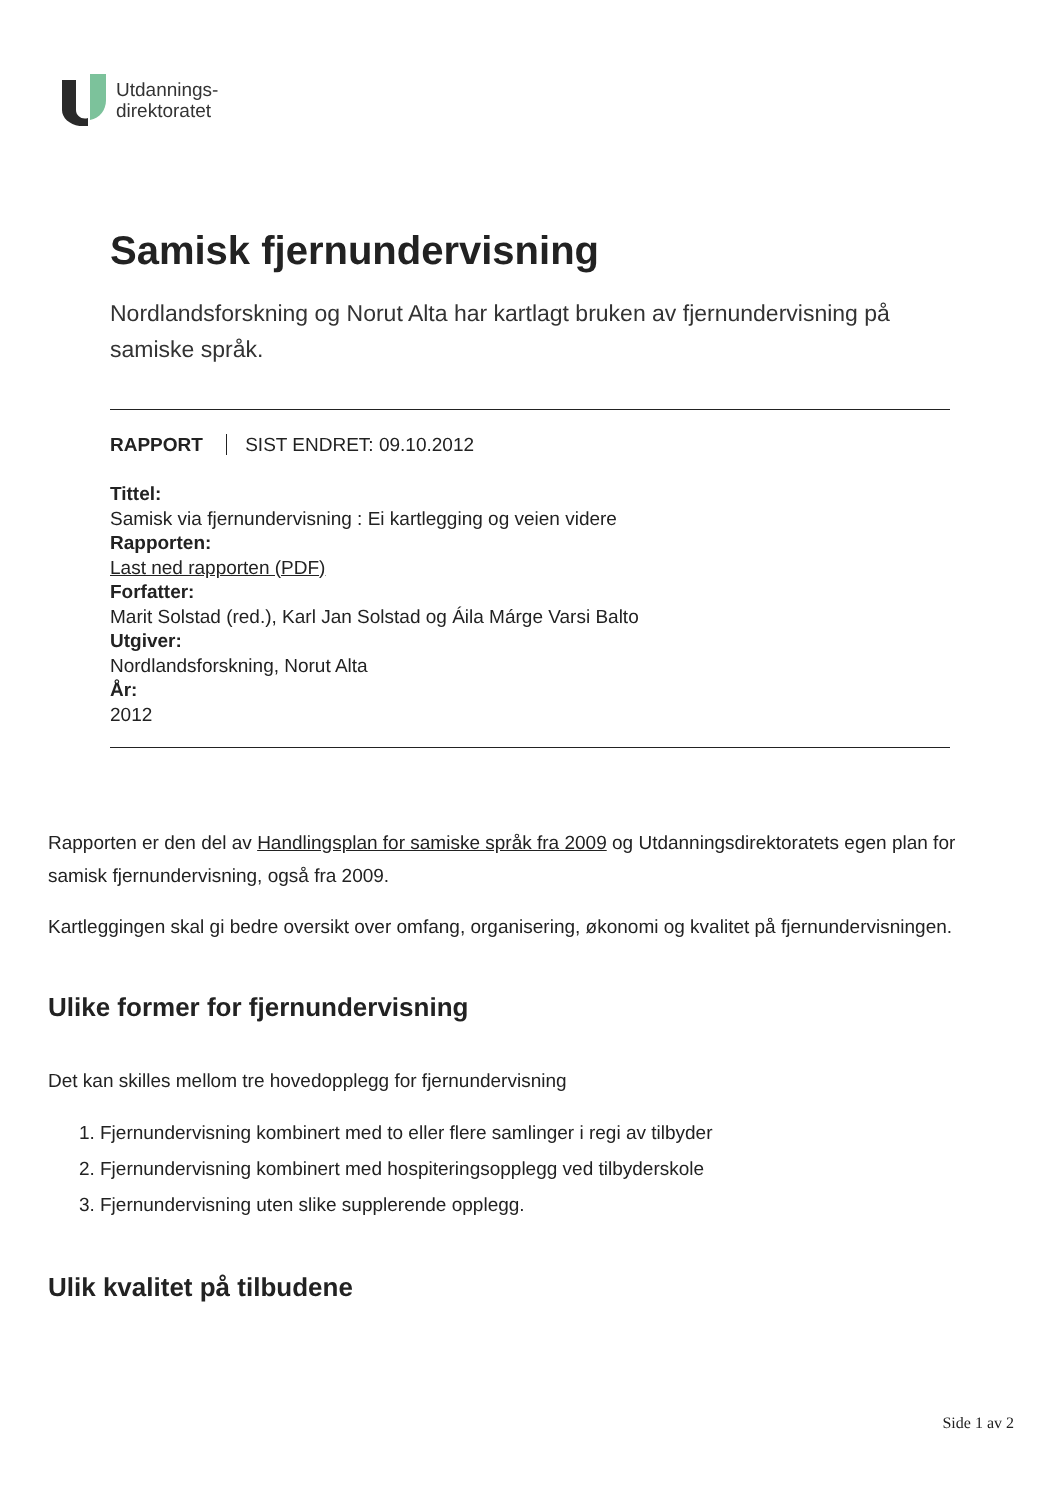Utdannings-
direktoratet
Samisk fjernundervisning
Nordlandsforskning og Norut Alta har kartlagt bruken av fjernundervisning på samiske språk.
RAPPORT SIST ENDRET: 09.10.2012
Tittel:
Samisk via fjernundervisning : Ei kartlegging og veien videre
Rapporten:
Last ned rapporten (PDF)
Forfatter:
Marit Solstad (red.), Karl Jan Solstad og Áila Márge Varsi Balto
Utgiver:
Nordlandsforskning, Norut Alta
År:
2012
Rapporten er den del av Handlingsplan for samiske språk fra 2009 og Utdanningsdirektoratets egen plan for samisk fjernundervisning, også fra 2009.
Kartleggingen skal gi bedre oversikt over omfang, organisering, økonomi og kvalitet på fjernundervisningen.
Ulike former for fjernundervisning
Det kan skilles mellom tre hovedopplegg for fjernundervisning
1. Fjernundervisning kombinert med to eller flere samlinger i regi av tilbyder
2. Fjernundervisning kombinert med hospiteringsopplegg ved tilbyderskole
3. Fjernundervisning uten slike supplerende opplegg.
Ulik kvalitet på tilbudene
Side 1 av 2